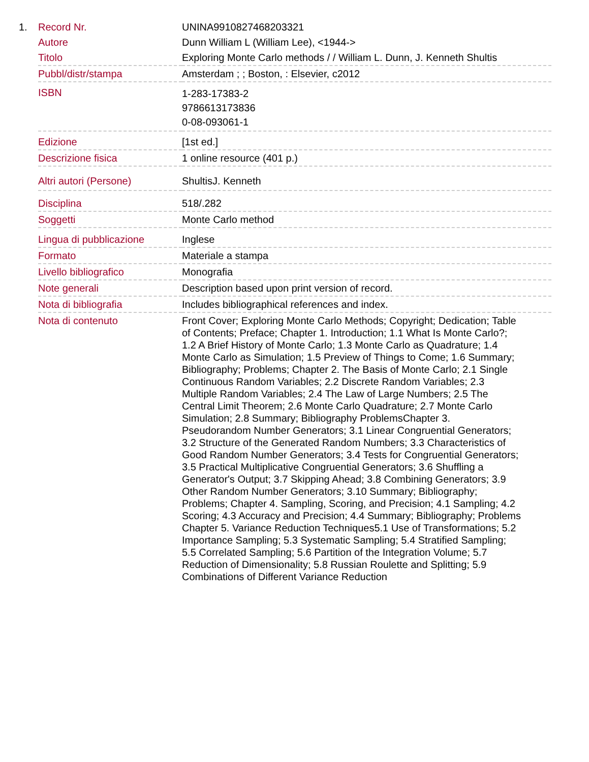1.
| Record Nr. | UNINA9910827468203321 |
| Autore | Dunn William L (William Lee), <1944-> |
| Titolo | Exploring Monte Carlo methods / / William L. Dunn, J. Kenneth Shultis |
| Pubbl/distr/stampa | Amsterdam ; ; Boston, : Elsevier, c2012 |
| ISBN | 1-283-17383-2 9786613173836 0-08-093061-1 |
| Edizione | [1st ed.] |
| Descrizione fisica | 1 online resource (401 p.) |
| Altri autori (Persone) | ShultisJ. Kenneth |
| Disciplina | 518/.282 |
| Soggetti | Monte Carlo method |
| Lingua di pubblicazione | Inglese |
| Formato | Materiale a stampa |
| Livello bibliografico | Monografia |
| Note generali | Description based upon print version of record. |
| Nota di bibliografia | Includes bibliographical references and index. |
| Nota di contenuto | Front Cover; Exploring Monte Carlo Methods; Copyright; Dedication; Table of Contents; Preface; Chapter 1. Introduction; 1.1 What Is Monte Carlo?; 1.2 A Brief History of Monte Carlo; 1.3 Monte Carlo as Quadrature; 1.4 Monte Carlo as Simulation; 1.5 Preview of Things to Come; 1.6 Summary; Bibliography; Problems; Chapter 2. The Basis of Monte Carlo; 2.1 Single Continuous Random Variables; 2.2 Discrete Random Variables; 2.3 Multiple Random Variables; 2.4 The Law of Large Numbers; 2.5 The Central Limit Theorem; 2.6 Monte Carlo Quadrature; 2.7 Monte Carlo Simulation; 2.8 Summary; Bibliography ProblemsChapter 3. Pseudorandom Number Generators; 3.1 Linear Congruential Generators; 3.2 Structure of the Generated Random Numbers; 3.3 Characteristics of Good Random Number Generators; 3.4 Tests for Congruential Generators; 3.5 Practical Multiplicative Congruential Generators; 3.6 Shuffling a Generator's Output; 3.7 Skipping Ahead; 3.8 Combining Generators; 3.9 Other Random Number Generators; 3.10 Summary; Bibliography; Problems; Chapter 4. Sampling, Scoring, and Precision; 4.1 Sampling; 4.2 Scoring; 4.3 Accuracy and Precision; 4.4 Summary; Bibliography; Problems Chapter 5. Variance Reduction Techniques5.1 Use of Transformations; 5.2 Importance Sampling; 5.3 Systematic Sampling; 5.4 Stratified Sampling; 5.5 Correlated Sampling; 5.6 Partition of the Integration Volume; 5.7 Reduction of Dimensionality; 5.8 Russian Roulette and Splitting; 5.9 Combinations of Different Variance Reduction |